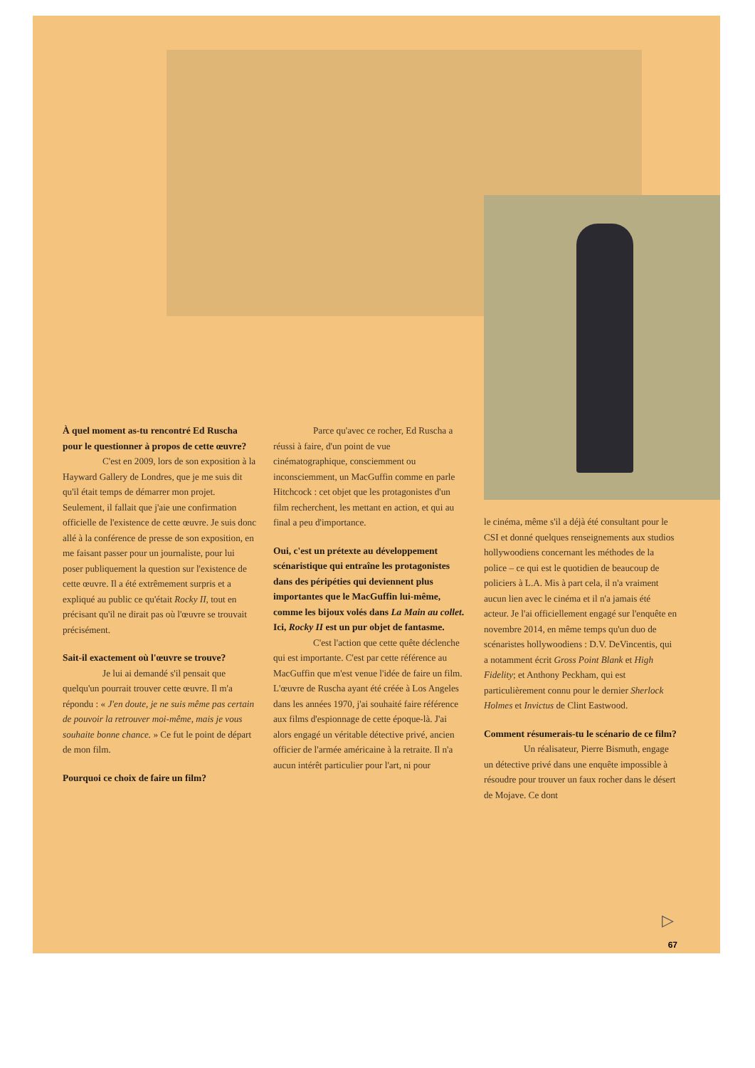À quel moment as-tu rencontré Ed Ruscha pour le questionner à propos de cette œuvre?
C'est en 2009, lors de son exposition à la Hayward Gallery de Londres, que je me suis dit qu'il était temps de démarrer mon projet. Seulement, il fallait que j'aie une confirmation officielle de l'existence de cette œuvre. Je suis donc allé à la conférence de presse de son exposition, en me faisant passer pour un journaliste, pour lui poser publiquement la question sur l'existence de cette œuvre. Il a été extrêmement surpris et a expliqué au public ce qu'était Rocky II, tout en précisant qu'il ne dirait pas où l'œuvre se trouvait précisément.
Sait-il exactement où l'œuvre se trouve?
Je lui ai demandé s'il pensait que quelqu'un pourrait trouver cette œuvre. Il m'a répondu : « J'en doute, je ne suis même pas certain de pouvoir la retrouver moi-même, mais je vous souhaite bonne chance. » Ce fut le point de départ de mon film.
Pourquoi ce choix de faire un film?
Parce qu'avec ce rocher, Ed Ruscha a réussi à faire, d'un point de vue cinématographique, consciemment ou inconsciemment, un MacGuffin comme en parle Hitchcock : cet objet que les protagonistes d'un film recherchent, les mettant en action, et qui au final a peu d'importance.
Oui, c'est un prétexte au développement scénaristique qui entraîne les protagonistes dans des péripéties qui deviennent plus importantes que le MacGuffin lui-même, comme les bijoux volés dans La Main au collet. Ici, Rocky II est un pur objet de fantasme.
C'est l'action que cette quête déclenche qui est importante. C'est par cette référence au MacGuffin que m'est venue l'idée de faire un film. L'œuvre de Ruscha ayant été créée à Los Angeles dans les années 1970, j'ai souhaité faire référence aux films d'espionnage de cette époque-là. J'ai alors engagé un véritable détective privé, ancien officier de l'armée américaine à la retraite. Il n'a aucun intérêt particulier pour l'art, ni pour
le cinéma, même s'il a déjà été consultant pour le CSI et donné quelques renseignements aux studios hollywoodiens concernant les méthodes de la police – ce qui est le quotidien de beaucoup de policiers à L.A. Mis à part cela, il n'a vraiment aucun lien avec le cinéma et il n'a jamais été acteur. Je l'ai officiellement engagé sur l'enquête en novembre 2014, en même temps qu'un duo de scénaristes hollywoodiens : D.V. DeVincentis, qui a notamment écrit Gross Point Blank et High Fidelity; et Anthony Peckham, qui est particulièrement connu pour le dernier Sherlock Holmes et Invictus de Clint Eastwood.
Comment résumerais-tu le scénario de ce film?
Un réalisateur, Pierre Bismuth, engage un détective privé dans une enquête impossible à résoudre pour trouver un faux rocher dans le désert de Mojave. Ce dont
▷
67